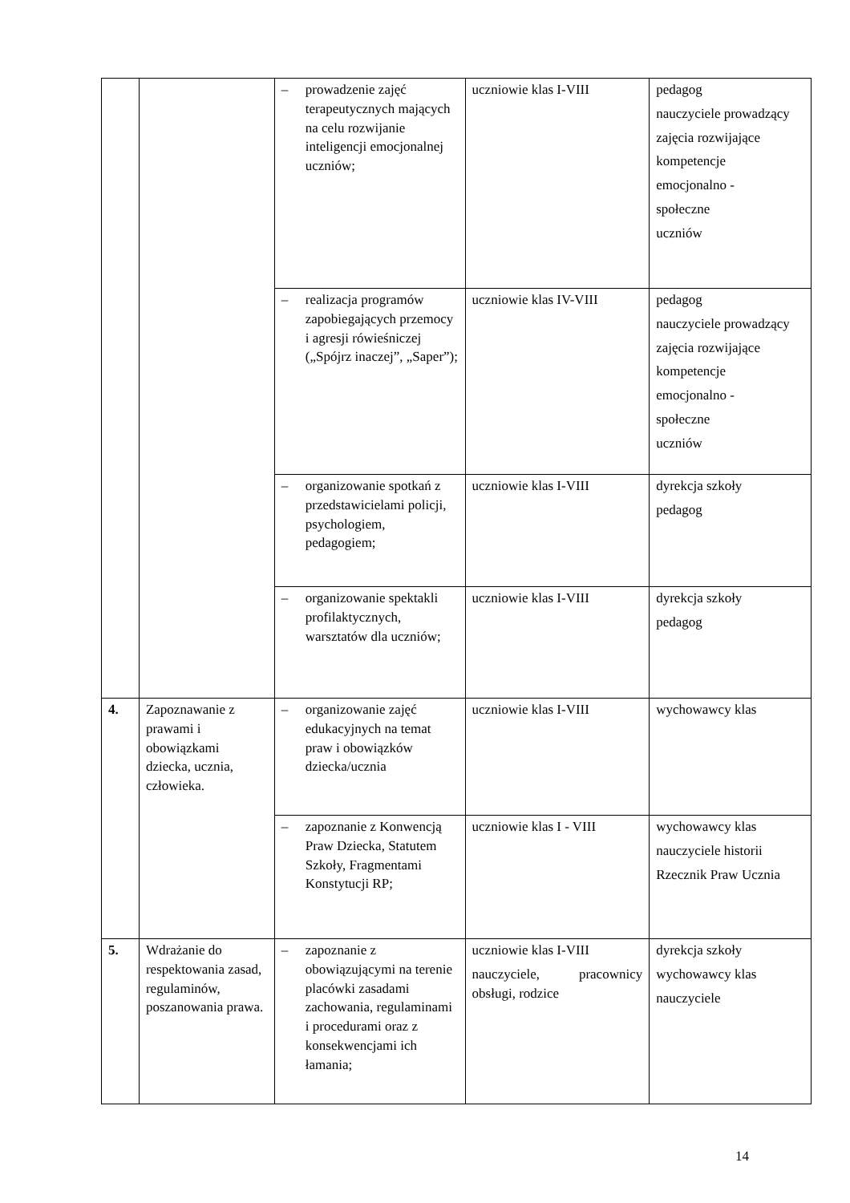| | | – prowadzenie zajęć terapeutycznych mających na celu rozwijanie inteligencji emocjonalnej uczniów; | uczniowie klas I-VIII | pedagog nauczyciele prowadzący zajęcia rozwijające kompetencje emocjonalno - społeczne uczniów |
| | | – realizacja programów zapobiegających przemocy i agresji rówieśniczej („Spójrz inaczej”, „Saper”); | uczniowie klas IV-VIII | pedagog nauczyciele prowadzący zajęcia rozwijające kompetencje emocjonalno - społeczne uczniów |
| | | – organizowanie spotkań z przedstawicielami policji, psychologiem, pedagogiem; | uczniowie klas I-VIII | dyrekcja szkoły pedagog |
| | | – organizowanie spektakli profilaktycznych, warsztatów dla uczniów; | uczniowie klas I-VIII | dyrekcja szkoły pedagog |
| 4. | Zapoznawanie z prawami i obowiązkami dziecka, ucznia, człowieka. | – organizowanie zajęć edukacyjnych na temat praw i obowiązków dziecka/ucznia | uczniowie klas I-VIII | wychowawcy klas |
| | | – zapoznanie z Konwencją Praw Dziecka, Statutem Szkoły, Fragmentami Konstytucji RP; | uczniowie klas I - VIII | wychowawcy klas nauczyciele historii Rzecznik Praw Ucznia |
| 5. | Wdrażanie do respektowania zasad, regulaminów, poszanowania prawa. | – zapoznanie z obowiązującymi na terenie placówki zasadami zachowania, regulaminami i procedurami oraz z konsekwencjami ich łamania; | uczniowie klas I-VIII nauczyciele, pracownicy obsługi, rodzice | dyrekcja szkoły wychowawcy klas nauczyciele |
14